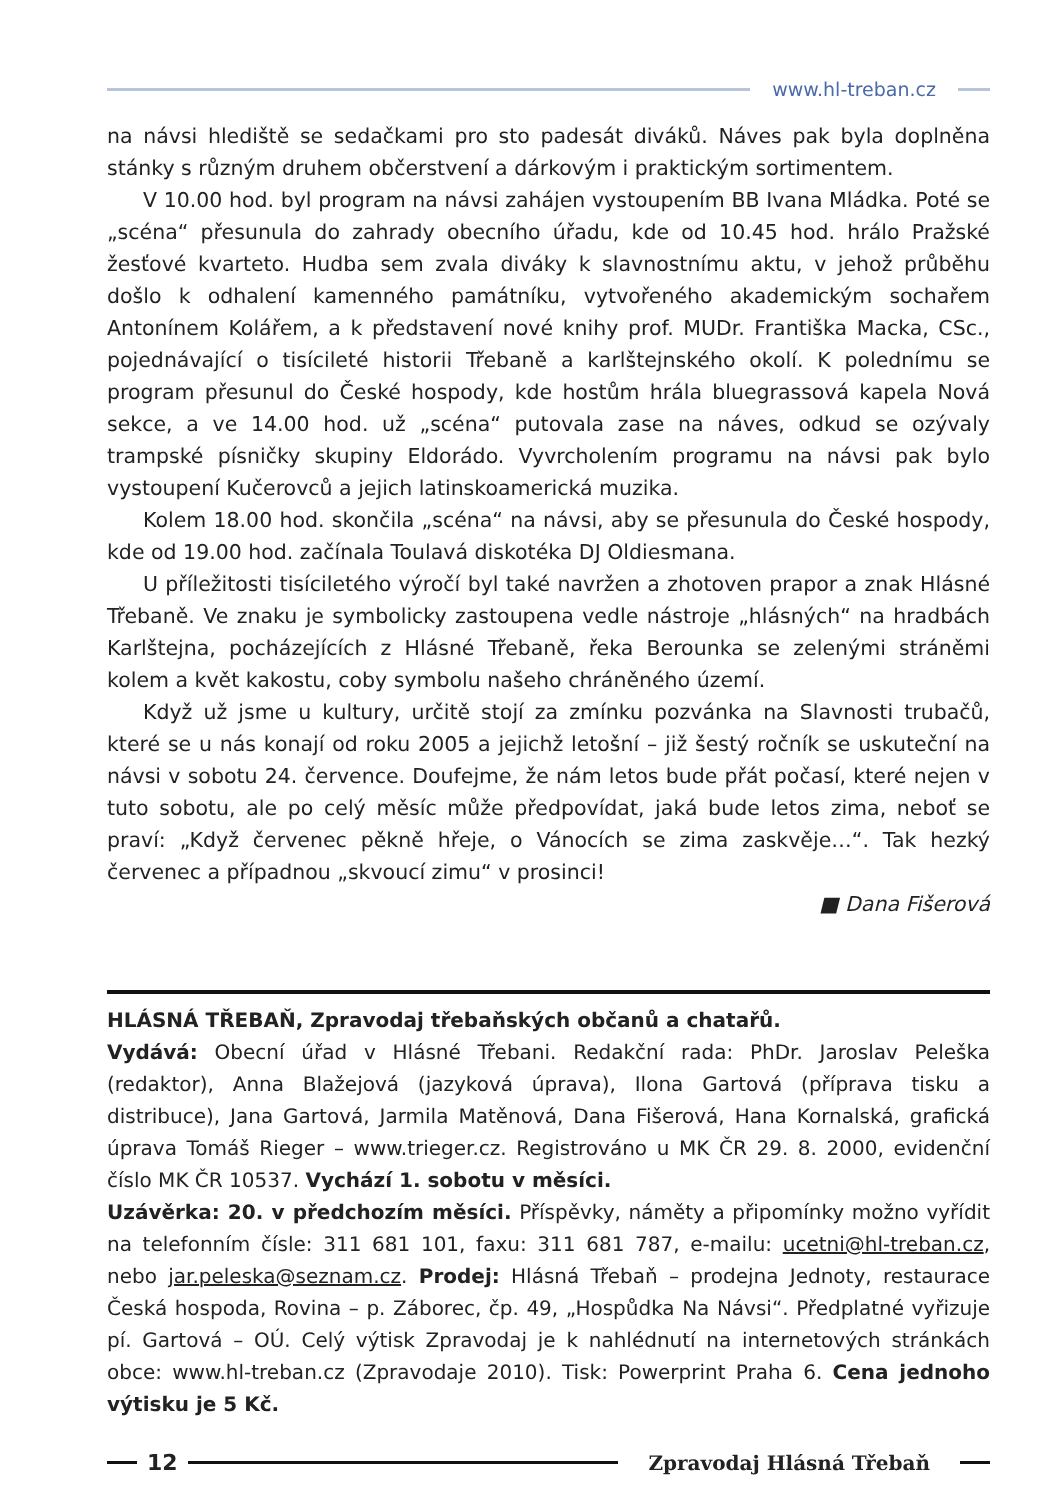www.hl-treban.cz
na návsi hlediště se sedačkami pro sto padesát diváků. Náves pak byla doplněna stánky s různým druhem občerstvení a dárkovým i praktickým sortimentem.
V 10.00 hod. byl program na návsi zahájen vystoupením BB Ivana Mládka. Poté se „scéna“ přesunula do zahrady obecního úřadu, kde od 10.45 hod. hrálo Pražské žesťové kvarteto. Hudba sem zvala diváky k slavnostnímu aktu, v jehož průběhu došlo k odhalení kamenného památníku, vytvořeného akademickým sochařem Antonínem Kolářem, a k představení nové knihy prof. MUDr. Františka Macka, CSc., pojednávající o tisícileté historii Třebaně a karlštejnského okolí. K polednímu se program přesunul do České hospody, kde hostům hrála bluegrassová kapela Nová sekce, a ve 14.00 hod. už „scéna“ putovala zase na náves, odkud se ozývaly trampské písničky skupiny Eldorádo. Vyvrcholením programu na návsi pak bylo vystoupení Kučerovců a jejich latinskoamerická muzika.
Kolem 18.00 hod. skončila „scéna“ na návsi, aby se přesunula do České hospody, kde od 19.00 hod. začínala Toulavá diskotéka DJ Oldiesmana.
U příležitosti tisíciletého výročí byl také navržen a zhotoven prapor a znak Hlásné Třebaně. Ve znaku je symbolicky zastoupena vedle nástroje „hlásných“ na hradbách Karlštejna, pocházejících z Hlásné Třebaně, řeka Berounka se zelenými stráněmi kolem a květ kakostu, coby symbolu našeho chráněného území.
Když už jsme u kultury, určitě stojí za zmínku pozvánka na Slavnosti trubačů, které se u nás konají od roku 2005 a jejichž letošní – již šestý ročník se uskuteční na návsi v sobotu 24. července. Doufejme, že nám letos bude přát počasí, které nejen v tuto sobotu, ale po celý měsíc může předpovídat, jaká bude letos zima, neboť se praví: „Když červenec pěkně hřeje, o Vánocích se zima zaskvěje…“. Tak hezký červenec a případnou „skvoucí zimu“ v prosinci!
■ Dana Fišerová
HLÁSNÁ TŘEBAŇ, Zpravodaj třebaňských občanů a chatařů.
Vydává: Obecní úřad v Hlásné Třebani. Redakční rada: PhDr. Jaroslav Peleška (redaktor), Anna Blažejová (jazyková úprava), Ilona Gartová (příprava tisku a distribuce), Jana Gartová, Jarmila Matěnová, Dana Fišerová, Hana Kornalská, grafická úprava Tomáš Rieger – www.trieger.cz. Registrováno u MK ČR 29. 8. 2000, evidenční číslo MK ČR 10537. Vychází 1. sobotu v měsíci.
Uzávěrka: 20. v předchozím měsíci. Příspěvky, náměty a připomínky možno vyřídit na telefonním čísle: 311 681 101, faxu: 311 681 787, e-mailu: ucetni@hl-treban.cz, nebo jar.peleska@seznam.cz. Prodej: Hlásná Třebaň – prodejna Jednoty, restaurace Česká hospoda, Rovina – p. Záborec, čp. 49, „Hospůdka Na Návsi“. Předplatné vyřizuje pí. Gartová – OÚ. Celý výtisk Zpravodaj je k nahlédnutí na internetových stránkách obce: www.hl-treban.cz (Zpravodaje 2010). Tisk: Powerprint Praha 6. Cena jednoho výtisku je 5 Kč.
12 Zpravodaj Hlásná Třebaň